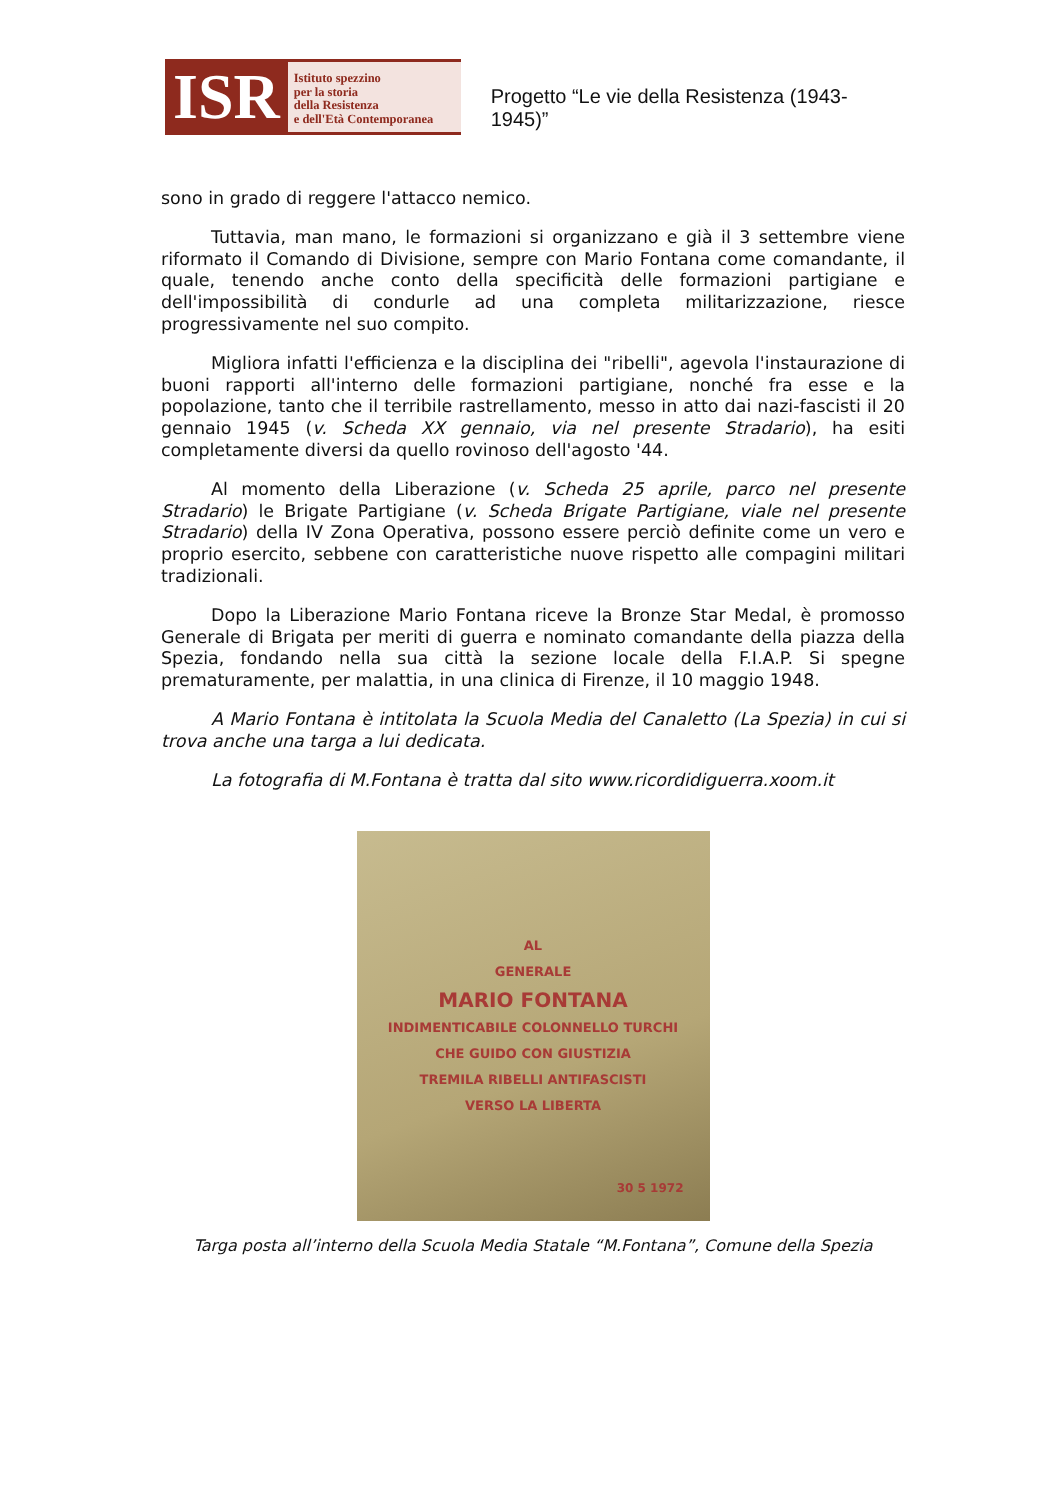ISR
Istituto spezzino
per la storia
della Resistenza
e dell'Età Contemporanea
Progetto “Le vie della Resistenza (1943-1945)”
sono in grado di reggere l'attacco nemico.
Tuttavia, man mano, le formazioni si organizzano e già il 3 settembre viene riformato il Comando di Divisione, sempre con Mario Fontana come comandante, il quale, tenendo anche conto della specificità delle formazioni partigiane e dell'impossibilità di condurle ad una completa militarizzazione, riesce progressivamente nel suo compito.
Migliora infatti l'efficienza e la disciplina dei "ribelli", agevola l'instaurazione di buoni rapporti all'interno delle formazioni partigiane, nonché fra esse e la popolazione, tanto che il terribile rastrellamento, messo in atto dai nazi-fascisti il 20 gennaio 1945 (v. Scheda XX gennaio, via nel presente Stradario), ha esiti completamente diversi da quello rovinoso dell'agosto '44.
Al momento della Liberazione (v. Scheda 25 aprile, parco nel presente Stradario) le Brigate Partigiane (v. Scheda Brigate Partigiane, viale nel presente Stradario) della IV Zona Operativa, possono essere perciò definite come un vero e proprio esercito, sebbene con caratteristiche nuove rispetto alle compagini militari tradizionali.
Dopo la Liberazione Mario Fontana riceve la Bronze Star Medal, è promosso Generale di Brigata per meriti di guerra e nominato comandante della piazza della Spezia, fondando nella sua città la sezione locale della F.I.A.P. Si spegne prematuramente, per malattia, in una clinica di Firenze, il 10 maggio 1948.
A Mario Fontana è intitolata la Scuola Media del Canaletto (La Spezia) in cui si trova anche una targa a lui dedicata.
La fotografia di M.Fontana è tratta dal sito www.ricordidiguerra.xoom.it
AL
GENERALE
MARIO FONTANA
INDIMENTICABILE COLONNELLO TURCHI
CHE GUIDO CON GIUSTIZIA
TREMILA RIBELLI ANTIFASCISTI
VERSO LA LIBERTA
30 5 1972
Targa posta all’interno della Scuola Media Statale “M.Fontana”, Comune della Spezia